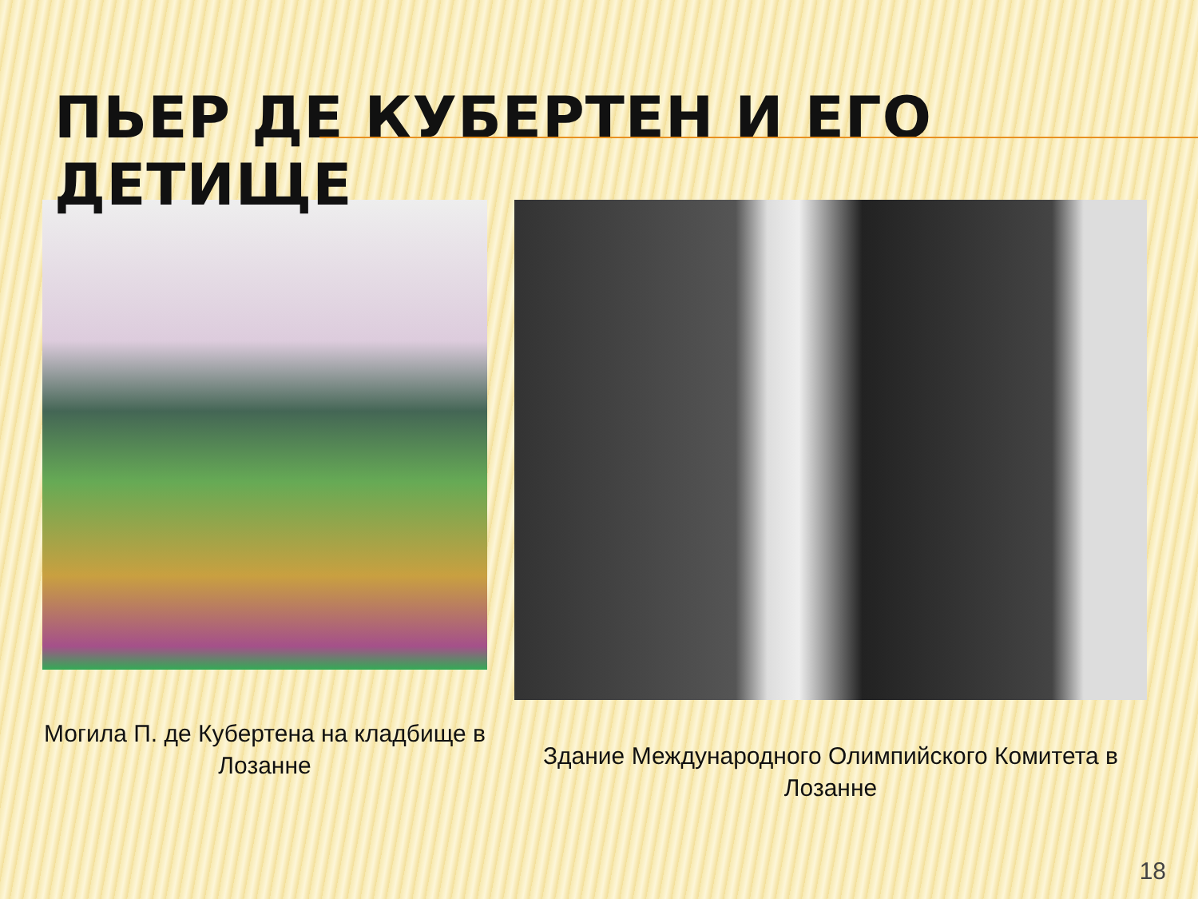ПЬЕР ДЕ КУБЕРТЕН И ЕГО ДЕТИЩЕ
Могила П. де Кубертена на кладбище в Лозанне
Здание Международного Олимпийского Комитета в Лозанне
18